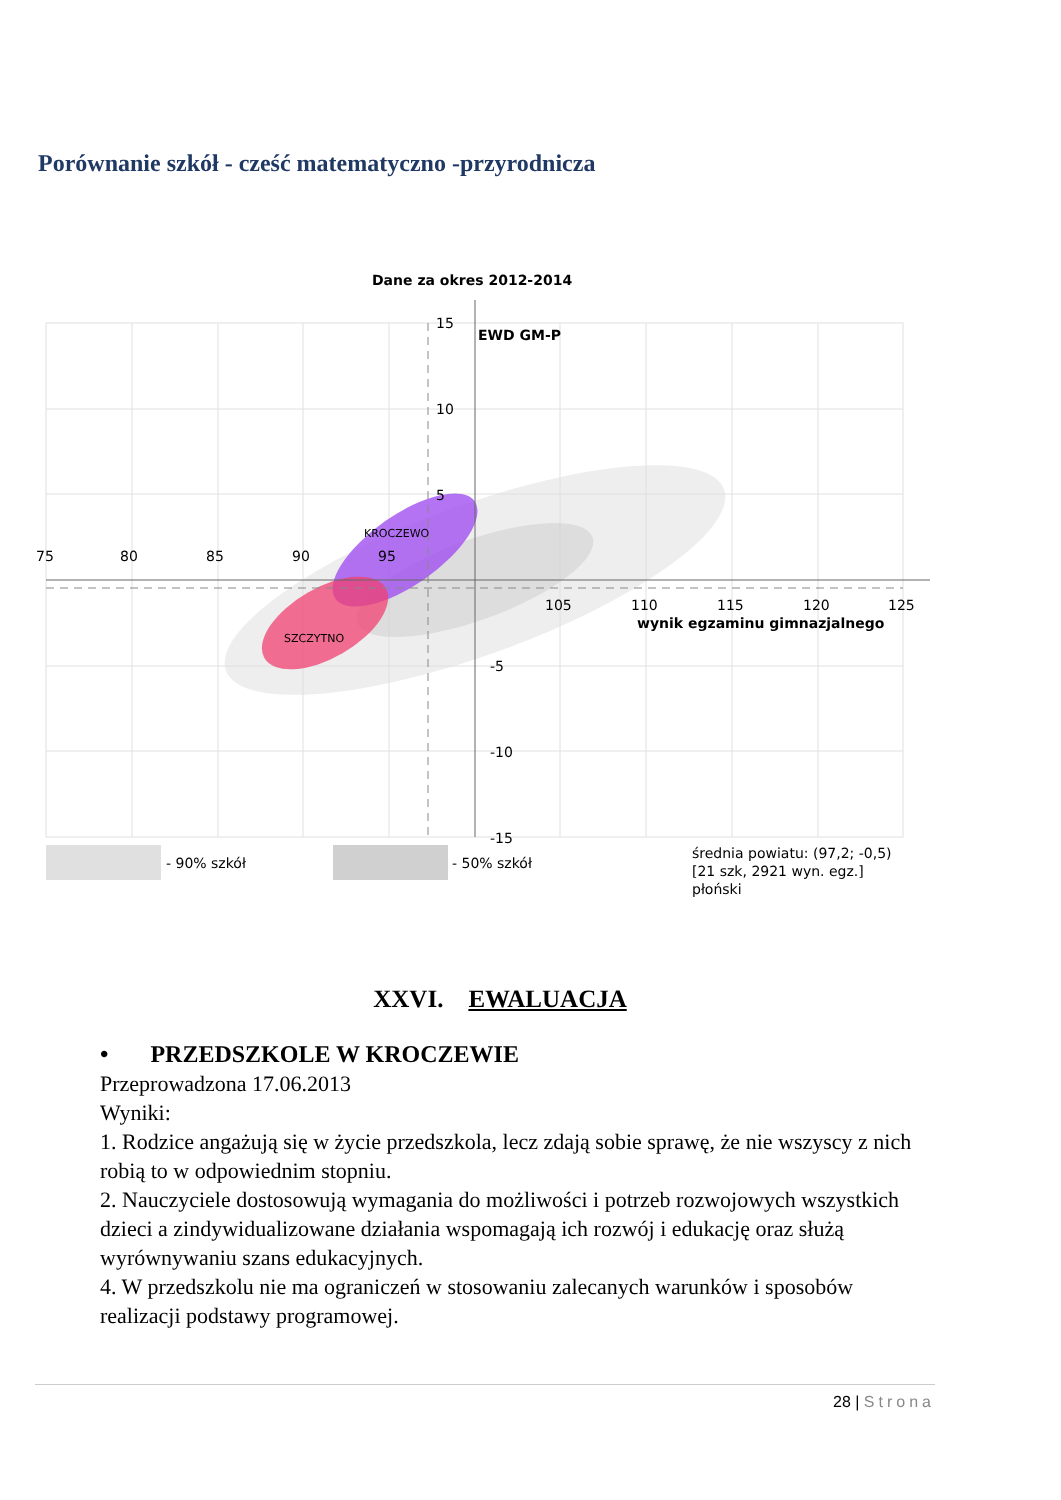Porównanie szkół - cześć matematyczno -przyrodnicza
Dane za okres 2012-2014
75
80
85
90
95
105
110
115
120
125
wynik egzaminu gimnazjalnego
15
EWD GM-P
10
5
-5
-10
-15
KROCZEWO
SZCZYTNO
- 90% szkół
- 50% szkół
średnia powiatu: (97,2; -0,5)
[21 szk, 2921 wyn. egz.]
płoński
XXVI. EWALUACJA
• PRZEDSZKOLE W KROCZEWIE
Przeprowadzona 17.06.2013
Wyniki:
1. Rodzice angażują się w życie przedszkola, lecz zdają sobie sprawę, że nie wszyscy z nich robią to w odpowiednim stopniu.
2. Nauczyciele dostosowują wymagania do możliwości i potrzeb rozwojowych wszystkich dzieci a zindywidualizowane działania wspomagają ich rozwój i edukację oraz służą wyrównywaniu szans edukacyjnych.
4. W przedszkolu nie ma ograniczeń w stosowaniu zalecanych warunków i sposobów realizacji podstawy programowej.
28 | Strona